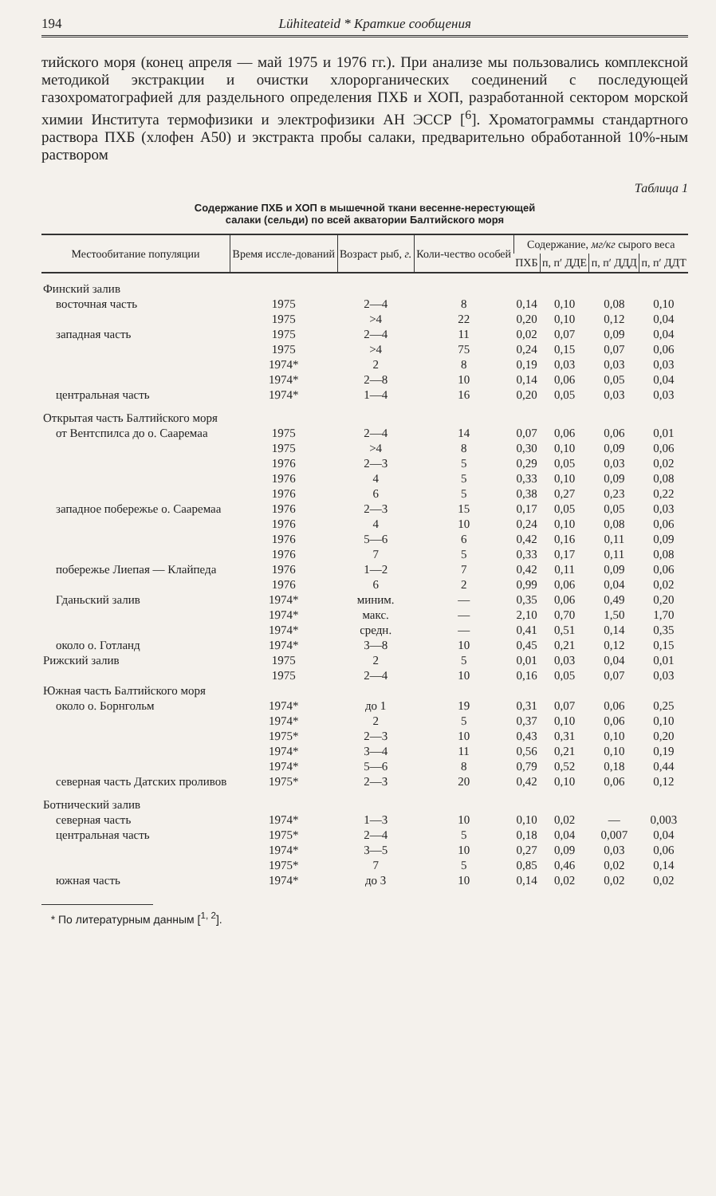194 Lühiteateid * Краткие сообщения
тийского моря (конец апреля — май 1975 и 1976 гг.). При анализе мы пользовались комплексной методикой экстракции и очистки хлорорганических соединений с последующей газохроматографией для раздельного определения ПХБ и ХОП, разработанной сектором морской химии Института термофизики и электрофизики АН ЭССР [<sup>6</sup>]. Хроматограммы стандартного раствора ПХБ (хлофен А50) и экстракта пробы салаки, предварительно обработанной 10%-ным раствором
Таблица 1
Содержание ПХБ и ХОП в мышечной ткани весенне-нерестующей
салаки (сельди) по всей акватории Балтийского моря
| Местообитание популяции | Время иссле-дований | Возраст рыб, г. | Коли-чество особей | Содержание, мг/кг сырого веса | | | |
| --- | --- | --- | --- | --- | --- | --- | --- |
| | | | | ПХБ | п, п′ ДДЕ | п, п′ ДДД | п, п′ ДДТ |
| Финский залив | | | | | | | |
| восточная часть | 1975 | 2—4 | 8 | 0,14 | 0,10 | 0,08 | 0,10 |
| | 1975 | >4 | 22 | 0,20 | 0,10 | 0,12 | 0,04 |
| западная часть | 1975 | 2—4 | 11 | 0,02 | 0,07 | 0,09 | 0,04 |
| | 1975 | >4 | 75 | 0,24 | 0,15 | 0,07 | 0,06 |
| | 1974* | 2 | 8 | 0,19 | 0,03 | 0,03 | 0,03 |
| | 1974* | 2—8 | 10 | 0,14 | 0,06 | 0,05 | 0,04 |
| центральная часть | 1974* | 1—4 | 16 | 0,20 | 0,05 | 0,03 | 0,03 |
| Открытая часть Балтийского моря | | | | | | | |
| от Вентспилса до о. Сааремаа | 1975 | 2—4 | 14 | 0,07 | 0,06 | 0,06 | 0,01 |
| | 1975 | >4 | 8 | 0,30 | 0,10 | 0,09 | 0,06 |
| | 1976 | 2—3 | 5 | 0,29 | 0,05 | 0,03 | 0,02 |
| | 1976 | 4 | 5 | 0,33 | 0,10 | 0,09 | 0,08 |
| | 1976 | 6 | 5 | 0,38 | 0,27 | 0,23 | 0,22 |
| западное побережье о. Сааремаа | 1976 | 2—3 | 15 | 0,17 | 0,05 | 0,05 | 0,03 |
| | 1976 | 4 | 10 | 0,24 | 0,10 | 0,08 | 0,06 |
| | 1976 | 5—6 | 6 | 0,42 | 0,16 | 0,11 | 0,09 |
| | 1976 | 7 | 5 | 0,33 | 0,17 | 0,11 | 0,08 |
| побережье Лиепая — Клайпеда | 1976 | 1—2 | 7 | 0,42 | 0,11 | 0,09 | 0,06 |
| | 1976 | 6 | 2 | 0,99 | 0,06 | 0,04 | 0,02 |
| Гданьский залив | 1974* | миним. | — | 0,35 | 0,06 | 0,49 | 0,20 |
| | 1974* | макс. | — | 2,10 | 0,70 | 1,50 | 1,70 |
| | 1974* | средн. | — | 0,41 | 0,51 | 0,14 | 0,35 |
| около о. Готланд | 1974* | 3—8 | 10 | 0,45 | 0,21 | 0,12 | 0,15 |
| Рижский залив | 1975 | 2 | 5 | 0,01 | 0,03 | 0,04 | 0,01 |
| | 1975 | 2—4 | 10 | 0,16 | 0,05 | 0,07 | 0,03 |
| Южная часть Балтийского моря | | | | | | | |
| около о. Борнгольм | 1974* | до 1 | 19 | 0,31 | 0,07 | 0,06 | 0,25 |
| | 1974* | 2 | 5 | 0,37 | 0,10 | 0,06 | 0,10 |
| | 1975* | 2—3 | 10 | 0,43 | 0,31 | 0,10 | 0,20 |
| | 1974* | 3—4 | 11 | 0,56 | 0,21 | 0,10 | 0,19 |
| | 1974* | 5—6 | 8 | 0,79 | 0,52 | 0,18 | 0,44 |
| северная часть Датских проливов | 1975* | 2—3 | 20 | 0,42 | 0,10 | 0,06 | 0,12 |
| Ботнический залив | | | | | | | |
| северная часть | 1974* | 1—3 | 10 | 0,10 | 0,02 | — | 0,003 |
| центральная часть | 1975* | 2—4 | 5 | 0,18 | 0,04 | 0,007 | 0,04 |
| | 1974* | 3—5 | 10 | 0,27 | 0,09 | 0,03 | 0,06 |
| | 1975* | 7 | 5 | 0,85 | 0,46 | 0,02 | 0,14 |
| южная часть | 1974* | до 3 | 10 | 0,14 | 0,02 | 0,02 | 0,02 |
* По литературным данным [<sup>1, 2</sup>].